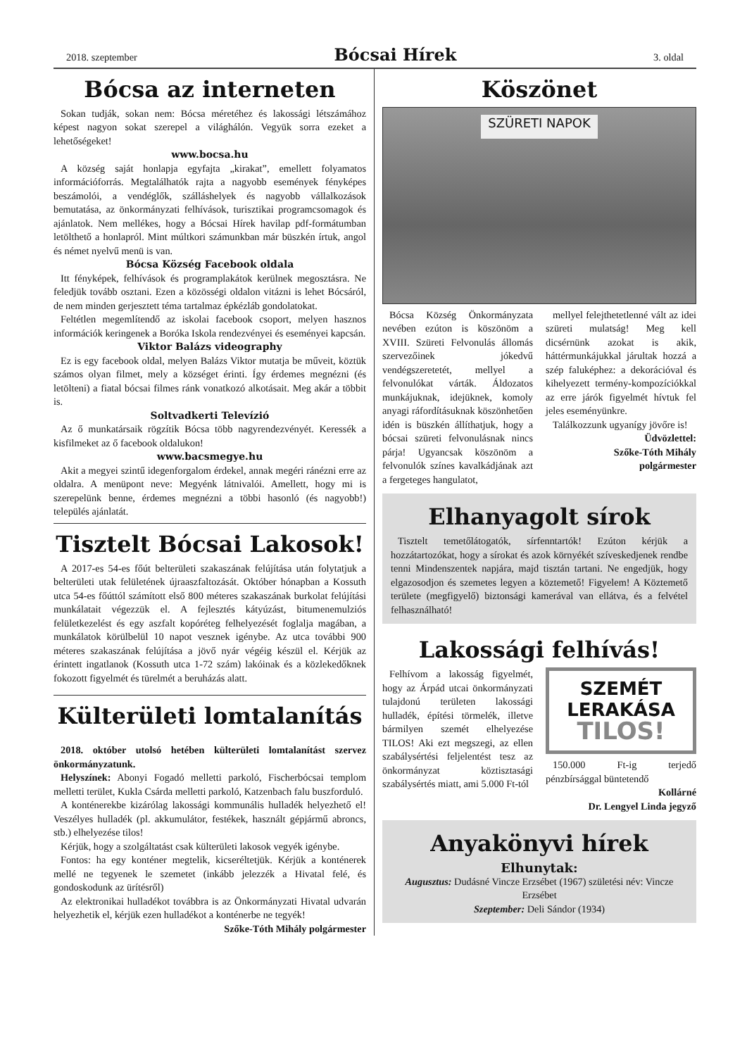2018. szeptember Bócsai Hírek 3. oldal
Bócsa az interneten
Sokan tudják, sokan nem: Bócsa méretéhez és lakossági létszámához képest nagyon sokat szerepel a világhálón. Vegyük sorra ezeket a lehetőségeket!
www.bocsa.hu
A község saját honlapja egyfajta „kirakat”, emellett folyamatos információforrás. Megtalálhatók rajta a nagyobb események fényképes beszámolói, a vendéglők, szálláshelyek és nagyobb vállalkozások bemutatása, az önkormányzati felhívások, turisztikai programcsomagok és ajánlatok. Nem mellékes, hogy a Bócsai Hírek havilap pdf-formátumban letölthető a honlapról. Mint múltkori számunkban már büszkén írtuk, angol és német nyelvű menü is van.
Bócsa Község Facebook oldala
Itt fényképek, felhívások és programplakátok kerülnek megosztásra. Ne feledjük tovább osztani. Ezen a közösségi oldalon vitázni is lehet Bócsáról, de nem minden gerjesztett téma tartalmaz épkézláb gondolatokat.
Feltétlen megemlítendő az iskolai facebook csoport, melyen hasznos információk keringenek a Boróka Iskola rendezvényei és eseményei kapcsán.
Viktor Balázs videography
Ez is egy facebook oldal, melyen Balázs Viktor mutatja be műveit, köztük számos olyan filmet, mely a községet érinti. Így érdemes megnézni (és letölteni) a fiatal bócsai filmes ránk vonatkozó alkotásait. Meg akár a többit is.
Soltvadkerti Televízió
Az ő munkatársaik rögzítik Bócsa több nagyrendezvényét. Keressék a kisfilmeket az ő facebook oldalukon!
www.bacsmegye.hu
Akit a megyei szintű idegenforgalom érdekel, annak megéri ránézni erre az oldalra. A menüpont neve: Megyénk látnivalói. Amellett, hogy mi is szerepelünk benne, érdemes megnézni a többi hasonló (és nagyobb!) település ajánlatát.
Tisztelt Bócsai Lakosok!
A 2017-es 54-es főút belterületi szakaszának felújítása után folytatjuk a belterületi utak felületének újraaszfaltozását. Október hónapban a Kossuth utca 54-es főúttól számított első 800 méteres szakaszának burkolat felújítási munkálatait végezzük el. A fejlesztés kátyúzást, bitumenemulziós felületkezelést és egy aszfalt kopóréteg felhelyezését foglalja magában, a munkálatok körülbelül 10 napot vesznek igénybe. Az utca további 900 méteres szakaszának felújítása a jövő nyár végéig készül el. Kérjük az érintett ingatlanok (Kossuth utca 1-72 szám) lakóinak és a közlekedőknek fokozott figyelmét és türelmét a beruházás alatt.
Külterületi lomtalanítás
2018. október utolsó hetében külterületi lomtalanítást szervez önkormányzatunk.
Helyszínek: Abonyi Fogadó melletti parkoló, Fischerbócsai templom melletti terület, Kukla Csárda melletti parkoló, Katzenbach falu buszforduló.
A konténerekbe kizárólag lakossági kommunális hulladék helyezhető el! Veszélyes hulladék (pl. akkumulátor, festékek, használt gépjármű abroncs, stb.) elhelyezése tilos!
Kérjük, hogy a szolgáltatást csak külterületi lakosok vegyék igénybe.
Fontos: ha egy konténer megtelik, kicseréltetjük. Kérjük a konténerek mellé ne tegyenek le szemetet (inkább jelezzék a Hivatal felé, és gondoskodunk az ürítésről)
Az elektronikai hulladékot továbbra is az Önkormányzati Hivatal udvarán helyezhetik el, kérjük ezen hulladékot a konténerbe ne tegyék!
Szőke-Tóth Mihály polgármester
Köszönet
SZÜRETI NAPOK
Bócsa Község Önkormányzata nevében ezúton is köszönöm a XVIII. Szüreti Felvonulás állomás szervezőinek jókedvű vendégszeretetét, mellyel a felvonulókat várták. Áldozatos munkájuknak, idejüknek, komoly anyagi ráfordításuknak köszönhetően idén is büszkén állíthatjuk, hogy a bócsai szüreti felvonulásnak nincs párja! Ugyancsak köszönöm a felvonulók színes kavalkádjának azt a fergeteges hangulatot,
mellyel felejthetetlenné vált az idei szüreti mulatság! Meg kell dicsérnünk azokat is akik, háttérmunkájukkal járultak hozzá a szép faluképhez: a dekorációval és kihelyezett termény-kompozíciókkal az erre járók figyelmét hívtuk fel jeles eseményünkre.
Találkozzunk ugyanígy jövőre is!
Üdvözlettel:
Szőke-Tóth Mihály
polgármester
Elhanyagolt sírok
Tisztelt temetőlátogatók, sírfenntartók! Ezúton kérjük a hozzátartozókat, hogy a sírokat és azok környékét szíveskedjenek rendbe tenni Mindenszentek napjára, majd tisztán tartani. Ne engedjük, hogy elgazosodjon és szemetes legyen a köztemető! Figyelem! A Köztemető területe (megfigyelő) biztonsági kamerával van ellátva, és a felvétel felhasználható!
Lakossági felhívás!
Felhívom a lakosság figyelmét, hogy az Árpád utcai önkormányzati tulajdonú területen lakossági hulladék, építési törmelék, illetve bármilyen szemét elhelyezése TILOS! Aki ezt megszegi, az ellen szabálysértési feljelentést tesz az önkormányzat köztisztasági szabálysértés miatt, ami 5.000 Ft-tól
SZEMÉT
LERAKÁSA
TILOS!
150.000 Ft-ig terjedő pénzbírsággal büntetendő
Kollárné
Dr. Lengyel Linda jegyző
Anyakönyvi hírek
Elhunytak:
Augusztus: Dudásné Vincze Erzsébet (1967) születési név: Vincze Erzsébet
Szeptember: Deli Sándor (1934)